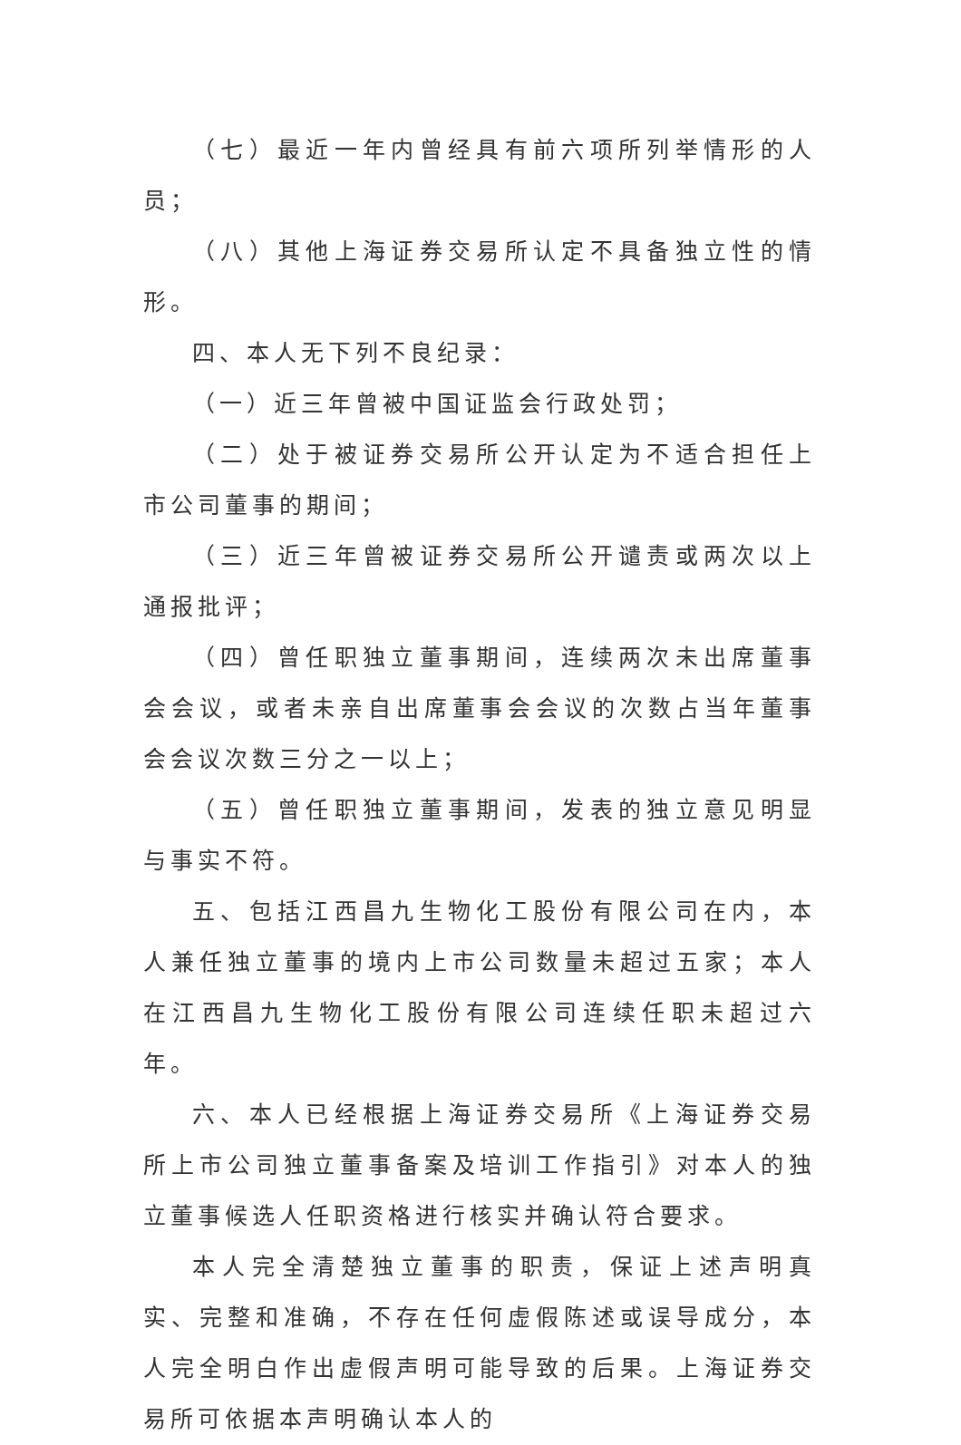（七）最近一年内曾经具有前六项所列举情形的人员；
（八）其他上海证券交易所认定不具备独立性的情形。
四、本人无下列不良纪录：
（一）近三年曾被中国证监会行政处罚；
（二）处于被证券交易所公开认定为不适合担任上市公司董事的期间；
（三）近三年曾被证券交易所公开谴责或两次以上通报批评；
（四）曾任职独立董事期间，连续两次未出席董事会会议，或者未亲自出席董事会会议的次数占当年董事会会议次数三分之一以上；
（五）曾任职独立董事期间，发表的独立意见明显与事实不符。
五、包括江西昌九生物化工股份有限公司在内，本人兼任独立董事的境内上市公司数量未超过五家；本人在江西昌九生物化工股份有限公司连续任职未超过六年。
六、本人已经根据上海证券交易所《上海证券交易所上市公司独立董事备案及培训工作指引》对本人的独立董事候选人任职资格进行核实并确认符合要求。
本人完全清楚独立董事的职责，保证上述声明真实、完整和准确，不存在任何虚假陈述或误导成分，本人完全明白作出虚假声明可能导致的后果。上海证券交易所可依据本声明确认本人的